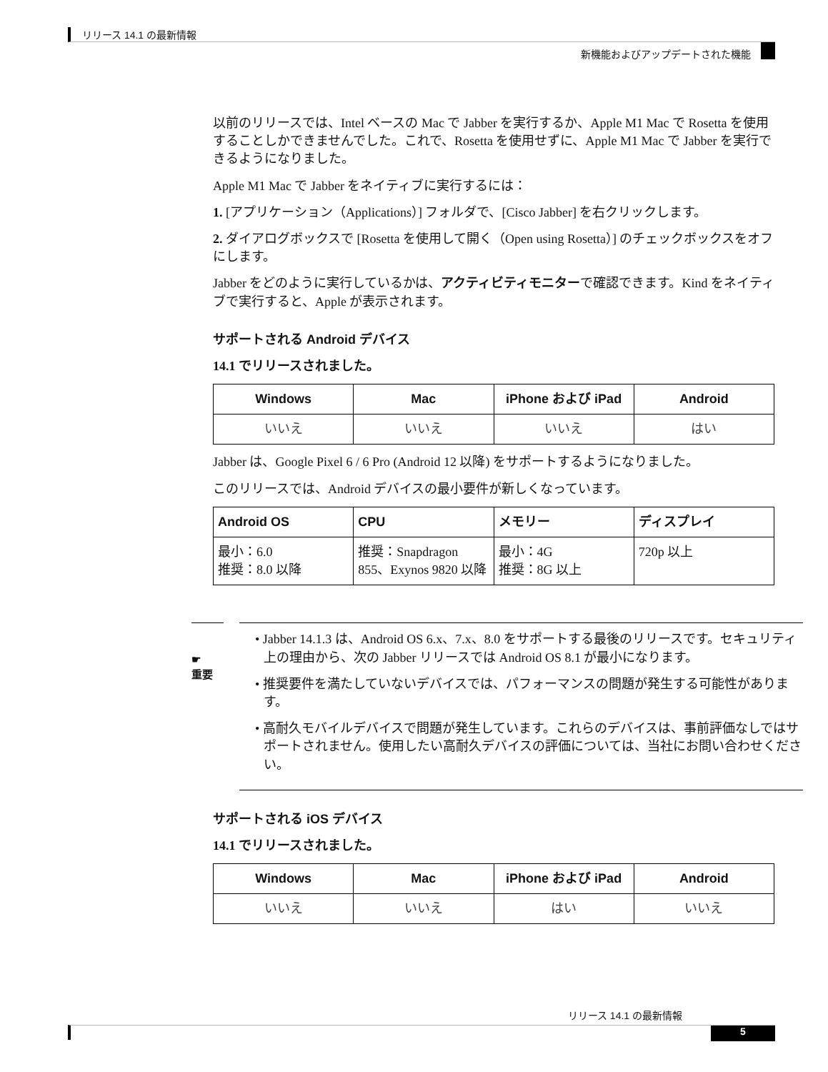リリース 14.1 の最新情報
新機能およびアップデートされた機能
以前のリリースでは、Intel ベースの Mac で Jabber を実行するか、Apple M1 Mac で Rosetta を使用することしかできませんでした。これで、Rosetta を使用せずに、Apple M1 Mac で Jabber を実行できるようになりました。
Apple M1 Mac で Jabber をネイティブに実行するには：
1. [アプリケーション（Applications）] フォルダで、[Cisco Jabber] を右クリックします。
2. ダイアログボックスで [Rosetta を使用して開く（Open using Rosetta）] のチェックボックスをオフにします。
Jabber をどのように実行しているかは、アクティビティモニターで確認できます。Kind をネイティブで実行すると、Apple が表示されます。
サポートされる Android デバイス
14.1 でリリースされました。
| Windows | Mac | iPhone および iPad | Android |
| --- | --- | --- | --- |
| いいえ | いいえ | いいえ | はい |
Jabber は、Google Pixel 6 / 6 Pro (Android 12 以降) をサポートするようになりました。
このリリースでは、Android デバイスの最小要件が新しくなっています。
| Android OS | CPU | メモリー | ディスプレイ |
| --- | --- | --- | --- |
| 最小：6.0 推奨：8.0 以降 | 推奨：Snapdragon 855、Exynos 9820 以降 | 最小：4G 推奨：8G 以上 | 720p 以上 |
☛
重要
• Jabber 14.1.3 は、Android OS 6.x、7.x、8.0 をサポートする最後のリリースです。セキュリティ上の理由から、次の Jabber リリースでは Android OS 8.1 が最小になります。
• 推奨要件を満たしていないデバイスでは、パフォーマンスの問題が発生する可能性があります。
• 高耐久モバイルデバイスで問題が発生しています。これらのデバイスは、事前評価なしではサポートされません。使用したい高耐久デバイスの評価については、当社にお問い合わせください。
サポートされる iOS デバイス
14.1 でリリースされました。
| Windows | Mac | iPhone および iPad | Android |
| --- | --- | --- | --- |
| いいえ | いいえ | はい | いいえ |
リリース 14.1 の最新情報
5